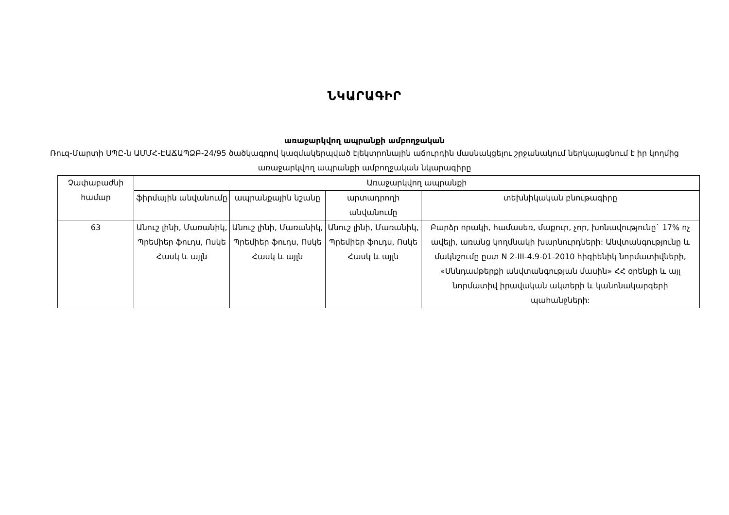ՆԿԱՐԱԳԻՐ
առաջարկվող ապրանքի ամբողջական
Ռուզ-Մարտի ՍՊԸ-ն ԱՄՄՀ-ԷԱՃԱՊՁԲ-24/95 ծածկագրով կազմակերպված էլեկտրոնային աճուրդին մասնակցելու շրջանակում ներկայացնում է իր կողմից առաջարկվող ապրանքի ամբողջական նկարագիրը
| Չափաբաժնի համար | Առաջարկվող ապրանքի | | | |
| --- | --- | --- | --- | --- |
| | ֆիրմային անվանումը | ապրանքային նշանը | արտադրողի անվանումը | տեխնիկական բնութագիրը |
| 63 | Անուշ լինի, Մառանիկ, Պրեմիեր ֆուդս, Ոսկե Հասկ և այլն | Անուշ լինի, Մառանիկ, Պրեմիեր ֆուդս, Ոսկե Հասկ և այլն | Անուշ լինի, Մառանիկ, Պրեմիեր ֆուդս, Ոսկե Հասկ և այլն | Բարձր որակի, համասեռ, մաքուր, չոր, խոնավությունը` 17% ոչ ավելի, առանց կողմնակի խարնուրդների: Անվտանգությունը և մակնշումը ըստ N 2-III-4.9-01-2010 հիգիենիկ նորմատիվների, «Սննդամթերքի անվտանգության մասին» ՀՀ օրենքի և այլ նորմատիվ իրավական ակտերի և կանոնակարգերի պահանջների: |